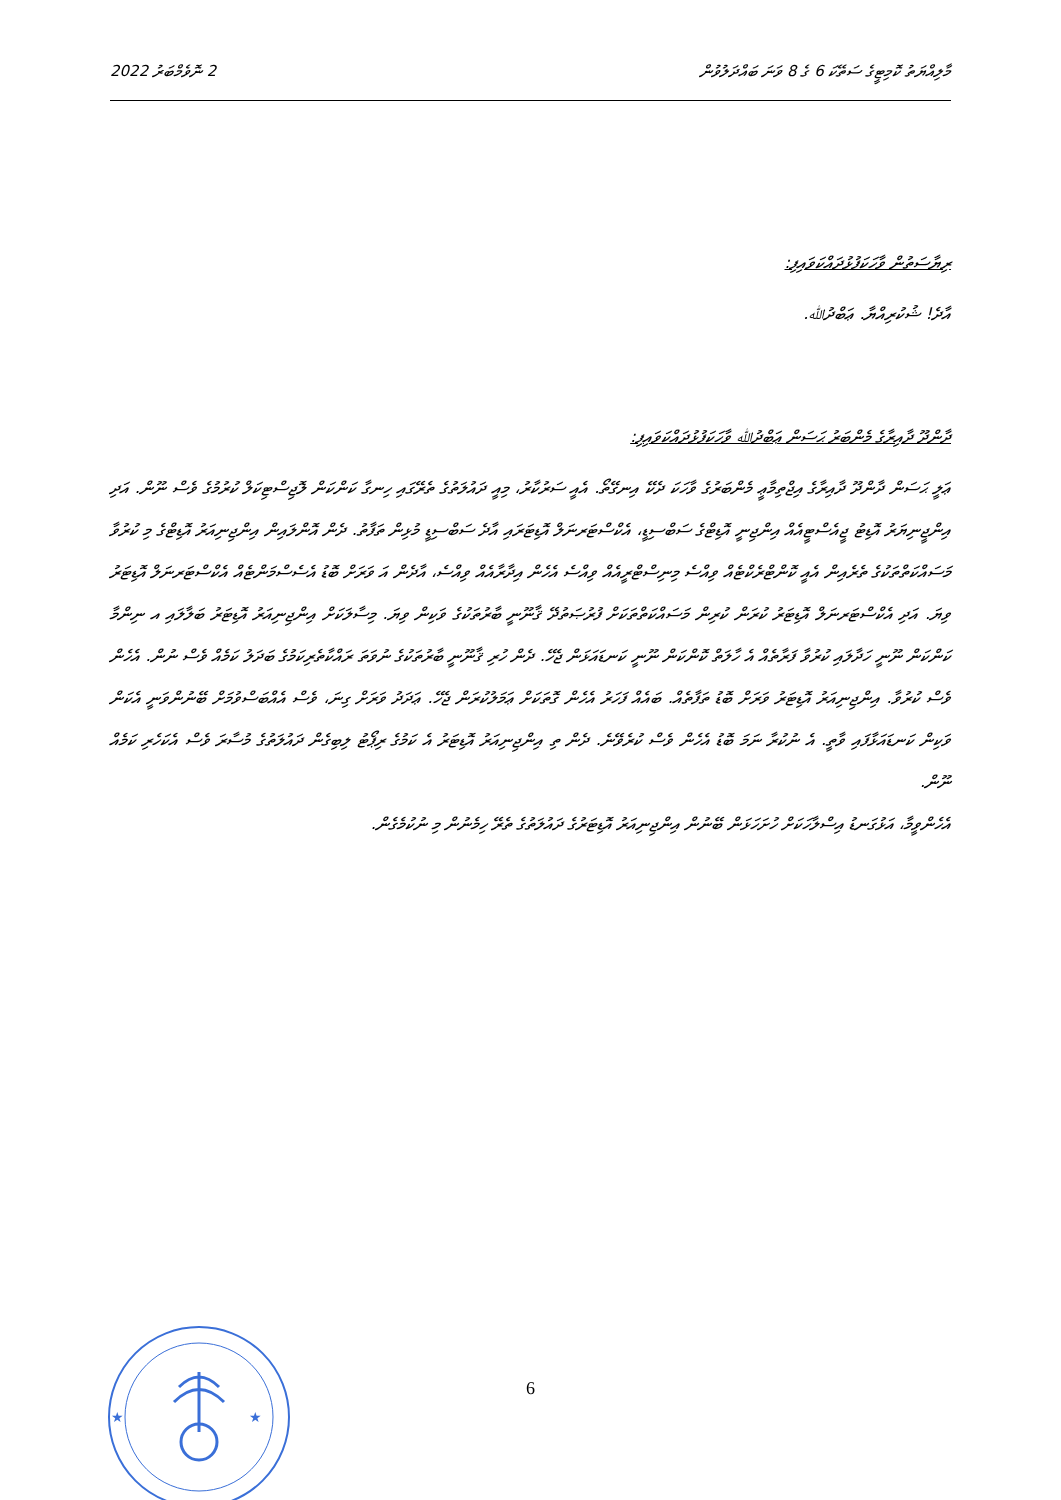މާލިއްޔަތު ކޮމިޓީގެ ސަތޭކަ 6 ގެ 8 ވަނަ ބައްދަލުވުން 2 ނޮވެމްބަރު 2022
ރިޔާސަތުން ވާހަކަފުޅުދައްކަވައިފި:
އާދެ! ޝުކުރިއްޔާ. ޢަބްދުﷲ.
ދާންދޫ ދާއިރާގެ މެންބަރު ޙަސަން ޢަބްދުﷲ ވާހަކަފުޅުދައްކަވައިފި:
ޢަލީ ޙަސަން ދާންދޫ ދާއިރާގެ އިޖްތިމާޢީ މެންބަރުގެ ވާހަކަ ދެކޭ އިނގޭތޯ. އެއީ ސަރުކާރު، މިއީ ދައުލަތުގެ ތެރޭގައި ހިނގާ ކަންކަން ލޮޖިސްޓިކަލް ކުރުމުގެ ވެސް ނޫން. އަދި އިންޖީނިޔަރު އޮޑިޓު ޖީއެސްޓީއެއް އިންޖިނީ އޮޑިޓްގެ ސަބްސިޑީ، އެކްސްޓަރނަލް އޮޑިޓަރައި އާދެ ސަބްސިޑީ މުޅިން ތަފާތު. ދެން އޮންލައިން އިންޖިނިއަރު އޮޑިޓްގެ މި ކުރުވާ މަސައްކަތްތަކުގެ ތެރެއިން އެއީ ކޮންޓްރެކްޓެއް ވިއްސެ މިނިސްޓްރީއެއް ވިއްސެ އެހެން އިދާރާއެއް ވިއްސެ، އާދެން އަ ވަރަށް ބޮޑު އެސެސްމަންޓެއް އެކްސްޓަރނަލް އޮޑިޓަރު ވިޔަ. އަދި އެކްސްޓަރނަލް އޮޑިޓަރު ކުރަން ކުރިން މަސައްކަތްތަކަށް ފުރުޞަތުދޭ ޤާނޫނީ ބާރުތަކުގެ ވަކިން ވިޔަ. މިސާލަކަށް އިންޖިނިއަރު އޮޑިޓަރު ބަލާލައި އ ނިންމާ ކަންކަން ނޫނީ ހަދާލައި ކުރުވާ ފަރާތެއް އެ ހާލަތް ކޮންކަން ނޫނީ ކަނޑައަޅަން ޖެހޭ. ދެން ހުރި ޤާނޫނީ ބާރުތަކުގެ ނުވަތަ ރައްކާތެރިކަމުގެ ބަދަލު ކަމެއް ވެސް ނުން. އެހެން ވެސް ކުރުވާ. އިންޖިނިއަރު އޮޑިޓަރު ވަރަށް ބޮޑު ތަފާތެއް. ބައެއް ފަހަރު އެހެން ގޮތަކަށް ޢަމަލުކުރަން ޖެހޭ. ޢަދަދު ވަރަށް ގިނަ، ވެސް އެއްބަސްވުމަށް ބޭނުންވަނީ އެކަން ވަކިން ކަނޑައަޅާފައި ވާތީ. އެ ނުކުރާ ނަމަ ބޮޑު އެހެން ވެސް ކުރެވޭނެ. ދެން ތި އިންޖިނިއަރު އޮޑިޓަރު އެ ކަމުގެ ރިޕޯޓު ލިބިގެން ދައުލަތުގެ މުސާރަ ވެސް އެކަހެރި ކަމެއް ނޫން.
އެހެންވީމާ، އަޅުގަނޑު އިސްލާހަކަށް ހުށަހަޅަން ބޭނުން އިންޖިނިއަރު އޮޑިޓަރުގެ ދައުލަތުގެ ތެރޭ ހިމެނުން މި ނުކުމެގެން.
★
★
6